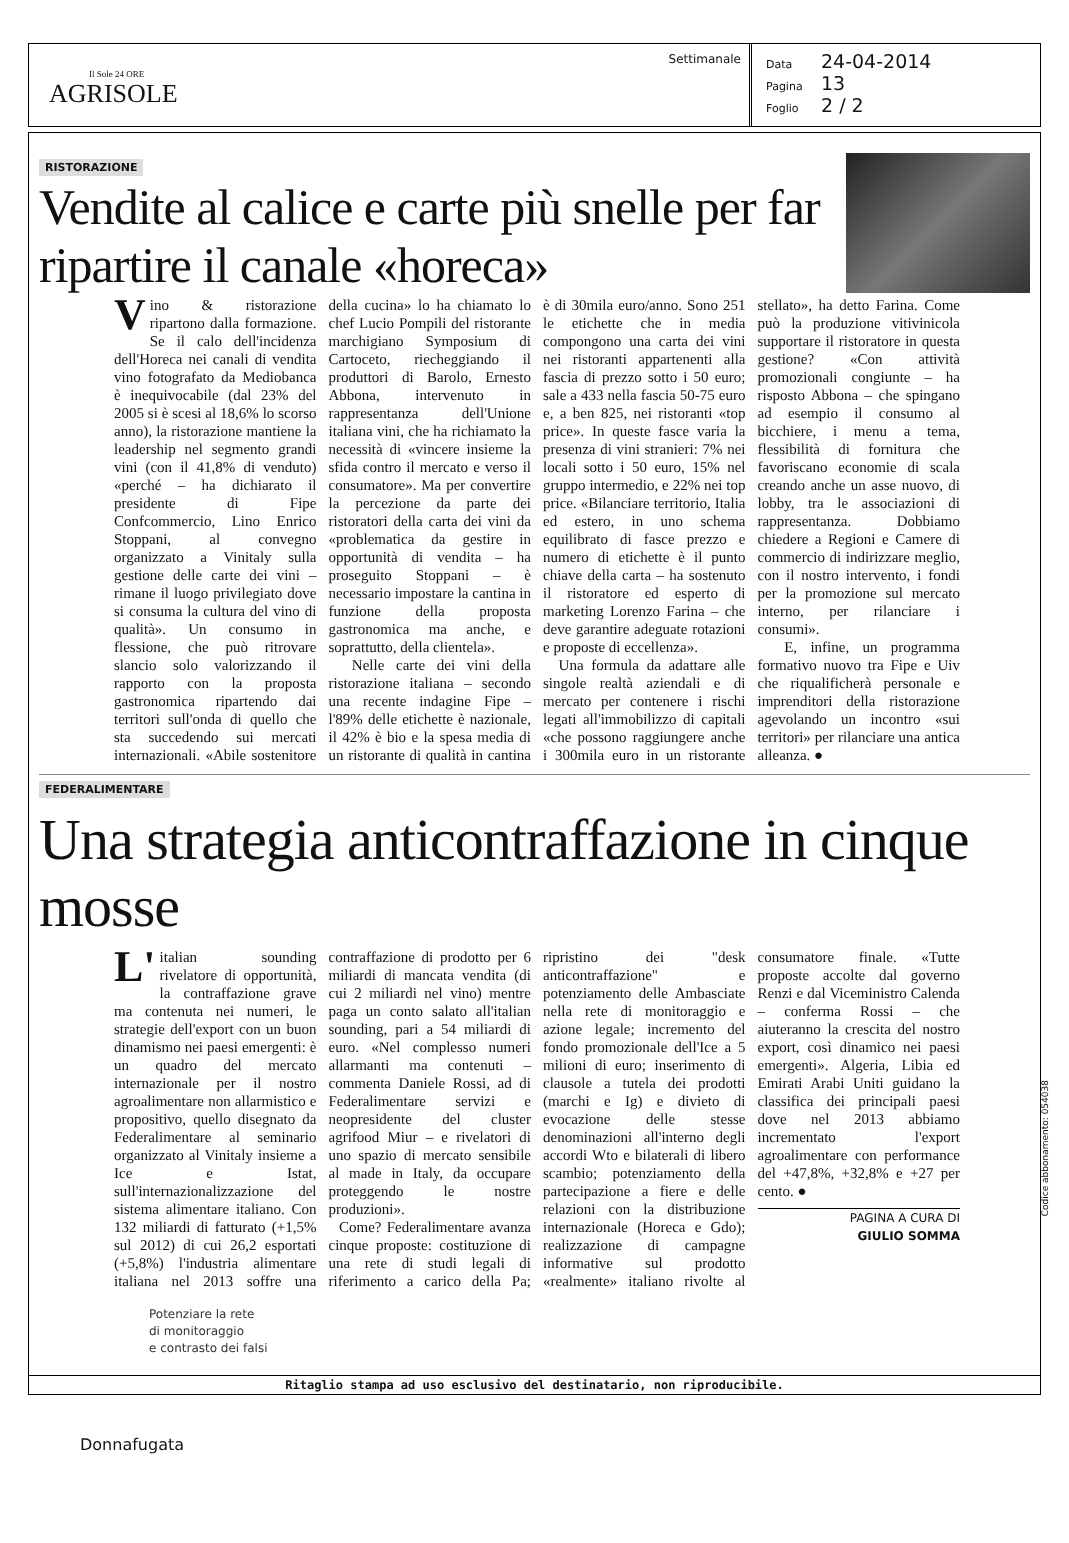Il Sole 24 ORE
AGRISOLE
Settimanale
Data 24-04-2014
Pagina 13
Foglio 2 / 2
RISTORAZIONE
Vendite al calice e carte più snelle per far ripartire il canale «horeca»
Vino & ristorazione ripartono dalla formazione. Se il calo dell'incidenza dell'Horeca nei canali di vendita vino fotografato da Mediobanca è inequivocabile (dal 23% del 2005 si è scesi al 18,6% lo scorso anno), la ristorazione mantiene la leadership nel segmento grandi vini (con il 41,8% di venduto) «perché – ha dichiarato il presidente di Fipe Confcommercio, Lino Enrico Stoppani, al convegno organizzato a Vinitaly sulla gestione delle carte dei vini – rimane il luogo privilegiato dove si consuma la cultura del vino di qualità». Un consumo in flessione, che può ritrovare slancio solo valorizzando il rapporto con la proposta gastronomica ripartendo dai territori sull'onda di quello che sta succedendo sui mercati internazionali. «Abile sostenitore della cucina» lo ha chiamato lo chef Lucio Pompili del ristorante marchigiano Symposium di Cartoceto, riecheggiando il produttori di Barolo, Ernesto Abbona, intervenuto in rappresentanza dell'Unione italiana vini, che ha richiamato la necessità di «vincere insieme la sfida contro il mercato e verso il consumatore». Ma per convertire la percezione da parte dei ristoratori della carta dei vini da «problematica da gestire in opportunità di vendita – ha proseguito Stoppani – è necessario impostare la cantina in funzione della proposta gastronomica ma anche, e soprattutto, della clientela».
Nelle carte dei vini della ristorazione italiana – secondo una recente indagine Fipe – l'89% delle etichette è nazionale, il 42% è bio e la spesa media di un ristorante di qualità in cantina è di 30mila euro/anno. Sono 251 le etichette che in media compongono una carta dei vini nei ristoranti appartenenti alla fascia di prezzo sotto i 50 euro; sale a 433 nella fascia 50-75 euro e, a ben 825, nei ristoranti «top price». In queste fasce varia la presenza di vini stranieri: 7% nei locali sotto i 50 euro, 15% nel gruppo intermedio, e 22% nei top price. «Bilanciare territorio, Italia ed estero, in uno schema equilibrato di fasce prezzo e numero di etichette è il punto chiave della carta – ha sostenuto il ristoratore ed esperto di marketing Lorenzo Farina – che deve garantire adeguate rotazioni e proposte di eccellenza».
Una formula da adattare alle singole realtà aziendali e di mercato per contenere i rischi legati all'immobilizzo di capitali «che possono raggiungere anche i 300mila euro in un ristorante stellato», ha detto Farina. Come può la produzione vitivinicola supportare il ristoratore in questa gestione? «Con attività promozionali congiunte – ha risposto Abbona – che spingano ad esempio il consumo al bicchiere, i menu a tema, flessibilità di fornitura che favoriscano economie di scala creando anche un asse nuovo, di lobby, tra le associazioni di rappresentanza. Dobbiamo chiedere a Regioni e Camere di commercio di indirizzare meglio, con il nostro intervento, i fondi per la promozione sul mercato interno, per rilanciare i consumi».
E, infine, un programma formativo nuovo tra Fipe e Uiv che riqualificherà personale e imprenditori della ristorazione agevolando un incontro «sui territori» per rilanciare una antica alleanza. ●
FEDERALIMENTARE
Una strategia anticontraffazione in cinque mosse
L' italian sounding rivelatore di opportunità, la contraffazione grave ma contenuta nei numeri, le strategie dell'export con un buon dinamismo nei paesi emergenti: è un quadro del mercato internazionale per il nostro agroalimentare non allarmistico e propositivo, quello disegnato da Federalimentare al seminario organizzato al Vinitaly insieme a Ice e Istat, sull'internazionalizzazione del sistema alimentare italiano. Con 132 miliardi di fatturato (+1,5% sul 2012) di cui 26,2 esportati (+5,8%) l'industria alimentare italiana nel 2013 soffre una contraffazione di prodotto per 6 miliardi di mancata vendita (di cui 2 miliardi nel vino) mentre paga un conto salato all'italian sounding, pari a 54 miliardi di euro. «Nel complesso numeri allarmanti ma contenuti – commenta Daniele Rossi, ad di Federalimentare servizi e neopresidente del cluster agrifood Miur – e rivelatori di uno spazio di mercato sensibile al made in Italy, da occupare proteggendo le nostre produzioni».
Come? Federalimentare avanza cinque proposte: costituzione di una rete di studi legali di riferimento a carico della Pa; ripristino dei "desk anticontraffazione" e potenziamento delle Ambasciate nella rete di monitoraggio e azione legale; incremento del fondo promozionale dell'Ice a 5 milioni di euro; inserimento di clausole a tutela dei prodotti (marchi e Ig) e divieto di evocazione delle stesse denominazioni all'interno degli accordi Wto e bilaterali di libero scambio; potenziamento della partecipazione a fiere e delle relazioni con la distribuzione internazionale (Horeca e Gdo); realizzazione di campagne informative sul prodotto «realmente» italiano rivolte al consumatore finale. «Tutte proposte accolte dal governo Renzi e dal Viceministro Calenda – conferma Rossi – che aiuteranno la crescita del nostro export, così dinamico nei paesi emergenti». Algeria, Libia ed Emirati Arabi Uniti guidano la classifica dei principali paesi dove nel 2013 abbiamo incrementato l'export agroalimentare con performance del +47,8%, +32,8% e +27 per cento. ●
PAGINA A CURA DI
GIULIO SOMMA
Potenziare la rete
di monitoraggio
e contrasto dei falsi
Ritaglio stampa ad uso esclusivo del destinatario, non riproducibile.
Codice abbonamento: 054038
Donnafugata